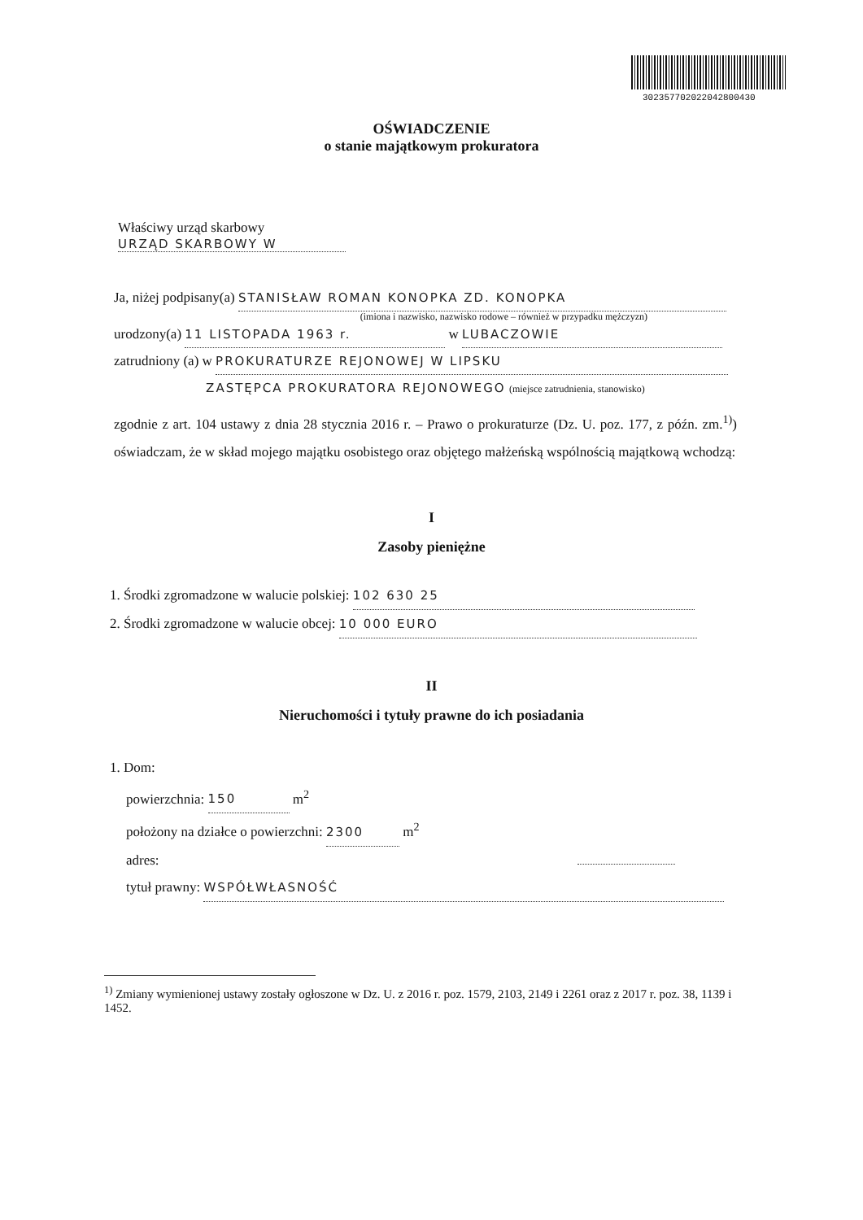302357702022042800430
OŚWIADCZENIE
o stanie majątkowym prokuratora
Właściwy urząd skarbowy
URZĄD SKARBOWY W
Ja, niżej podpisany(a) STANISŁAW ROMAN KONOPKA ZD. KONOPKA
(imiona i nazwisko, nazwisko rodowe – również w przypadku mężczyzn)
urodzony(a) 11 LISTOPADA 1963 r. w LUBACZOWIE
zatrudniony (a) w PROKURATURZE REJONOWEJ W LIPSKU
ZASTĘPCA PROKURATORA REJONOWEGO (miejsce zatrudnienia, stanowisko)
zgodnie z art. 104 ustawy z dnia 28 stycznia 2016 r. – Prawo o prokuraturze (Dz. U. poz. 177, z późn. zm.<sup>1)</sup>) oświadczam, że w skład mojego majątku osobistego oraz objętego małżeńską wspólnością majątkową wchodzą:
I
Zasoby pieniężne
1. Środki zgromadzone w walucie polskiej: 102 630 25
2. Środki zgromadzone w walucie obcej: 10 000 EURO
II
Nieruchomości i tytuły prawne do ich posiadania
1. Dom:
powierzchnia: 150 m<sup>2</sup>
położony na działce o powierzchni: 2300 m<sup>2</sup>
adres:
tytuł prawny: WSPÓŁWŁASNOŚĆ
<sup>1)</sup> Zmiany wymienionej ustawy zostały ogłoszone w Dz. U. z 2016 r. poz. 1579, 2103, 2149 i 2261 oraz z 2017 r. poz. 38, 1139 i 1452.